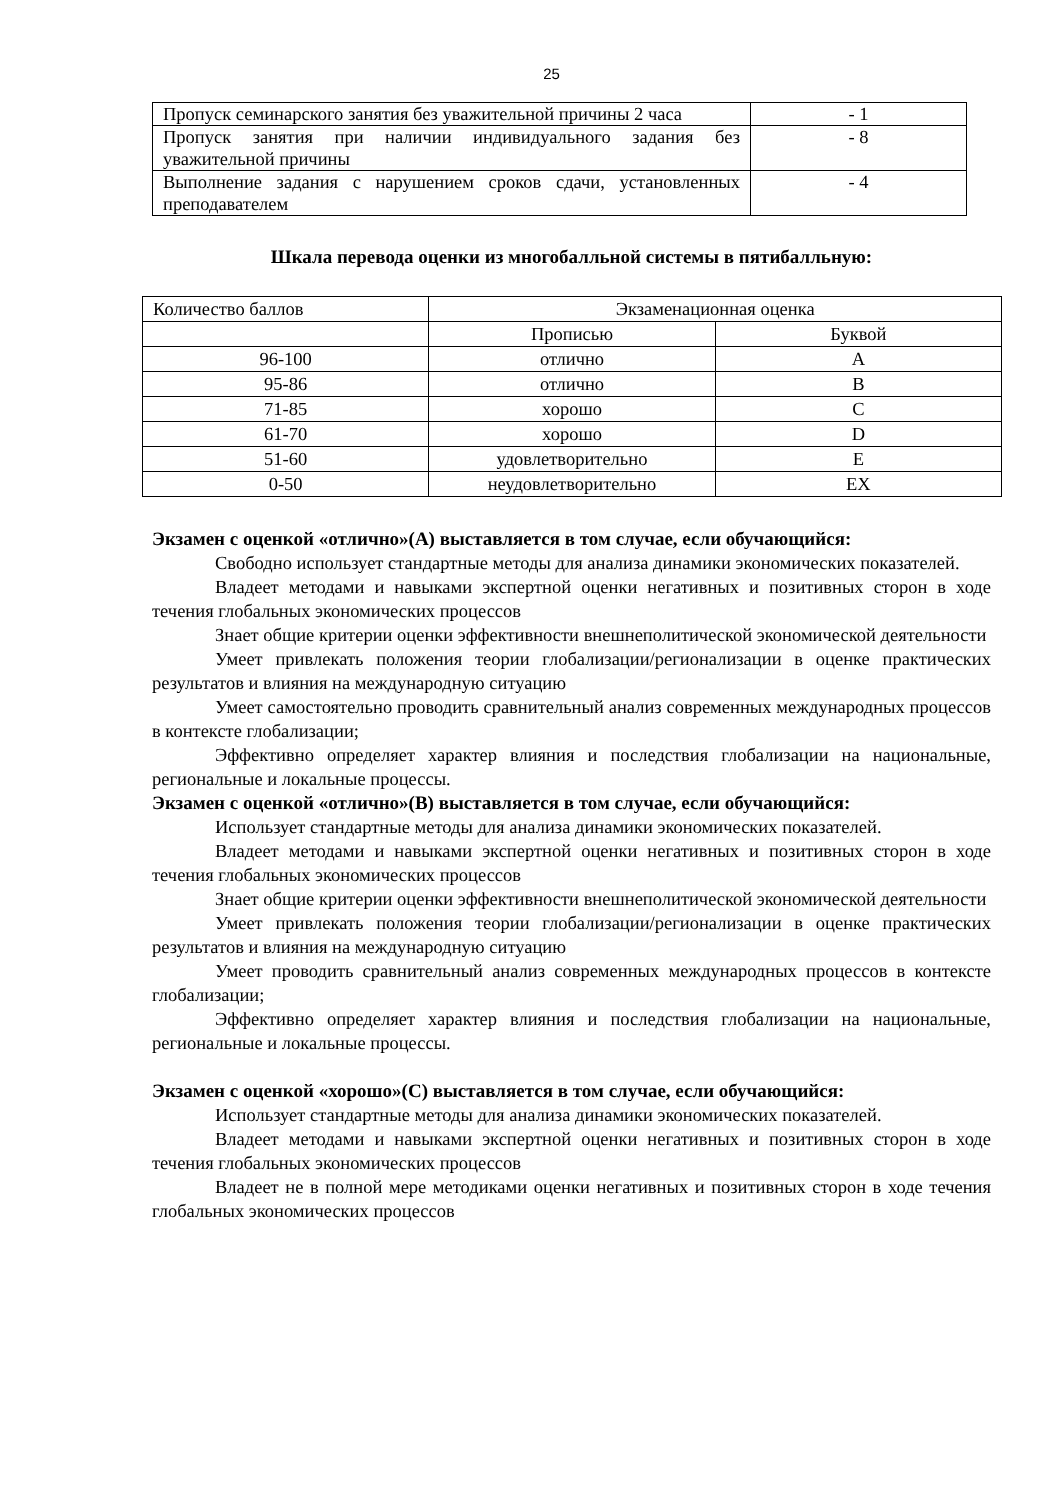25
| Пропуск семинарского занятия без уважительной причины 2 часа | - 1 |
| Пропуск занятия при наличии индивидуального задания без уважительной причины | - 8 |
| Выполнение задания с нарушением сроков сдачи, установленных преподавателем | - 4 |
Шкала перевода оценки из многобалльной системы в пятибалльную:
| Количество баллов | Экзаменационная оценка | |
| | Прописью | Буквой |
| 96-100 | отлично | A |
| 95-86 | отлично | B |
| 71-85 | хорошо | C |
| 61-70 | хорошо | D |
| 51-60 | удовлетворительно | E |
| 0-50 | неудовлетворительно | EX |
Экзамен с оценкой «отлично»(А) выставляется в том случае, если обучающийся:
Свободно использует стандартные методы для анализа динамики экономических показателей.
Владеет методами и навыками экспертной оценки негативных и позитивных сторон в ходе течения глобальных экономических процессов
Знает общие критерии оценки эффективности внешнеполитической экономической деятельности
Умеет привлекать положения теории глобализации/регионализации в оценке практических результатов и влияния на международную ситуацию
Умеет самостоятельно проводить сравнительный анализ современных международных процессов в контексте глобализации;
Эффективно определяет характер влияния и последствия глобализации на национальные, региональные и локальные процессы.
Экзамен с оценкой «отлично»(В) выставляется в том случае, если обучающийся:
Использует стандартные методы для анализа динамики экономических показателей.
Владеет методами и навыками экспертной оценки негативных и позитивных сторон в ходе течения глобальных экономических процессов
Знает общие критерии оценки эффективности внешнеполитической экономической деятельности
Умеет привлекать положения теории глобализации/регионализации в оценке практических результатов и влияния на международную ситуацию
Умеет проводить сравнительный анализ современных международных процессов в контексте глобализации;
Эффективно определяет характер влияния и последствия глобализации на национальные, региональные и локальные процессы.
Экзамен с оценкой «хорошо»(С) выставляется в том случае, если обучающийся:
Использует стандартные методы для анализа динамики экономических показателей.
Владеет методами и навыками экспертной оценки негативных и позитивных сторон в ходе течения глобальных экономических процессов
Владеет не в полной мере методиками оценки негативных и позитивных сторон в ходе течения глобальных экономических процессов